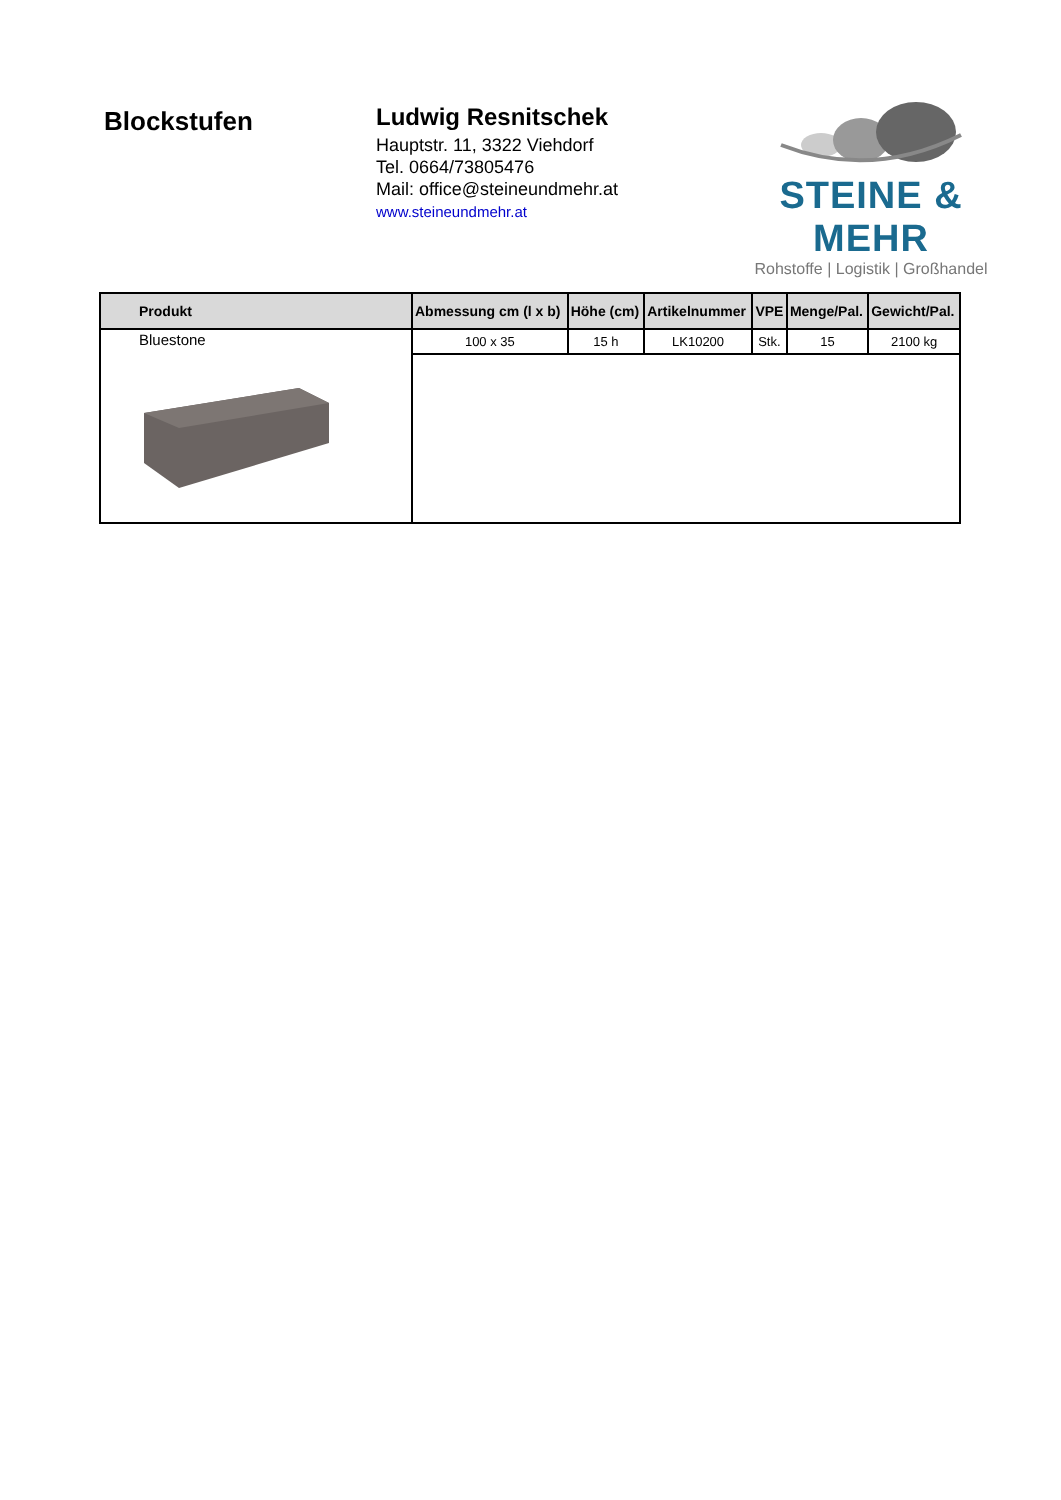Blockstufen
Ludwig Resnitschek
Hauptstr. 11, 3322 Viehdorf
Tel. 0664/73805476
Mail: office@steineundmehr.at
www.steineundmehr.at
STEINE & MEHR
Rohstoffe | Logistik | Großhandel
| Produkt | Abmessung cm (l x b) | Höhe (cm) | Artikelnummer | VPE | Menge/Pal. | Gewicht/Pal. |
| --- | --- | --- | --- | --- | --- | --- |
| Bluestone | 100 x 35 | 15 h | LK10200 | Stk. | 15 | 2100 kg |